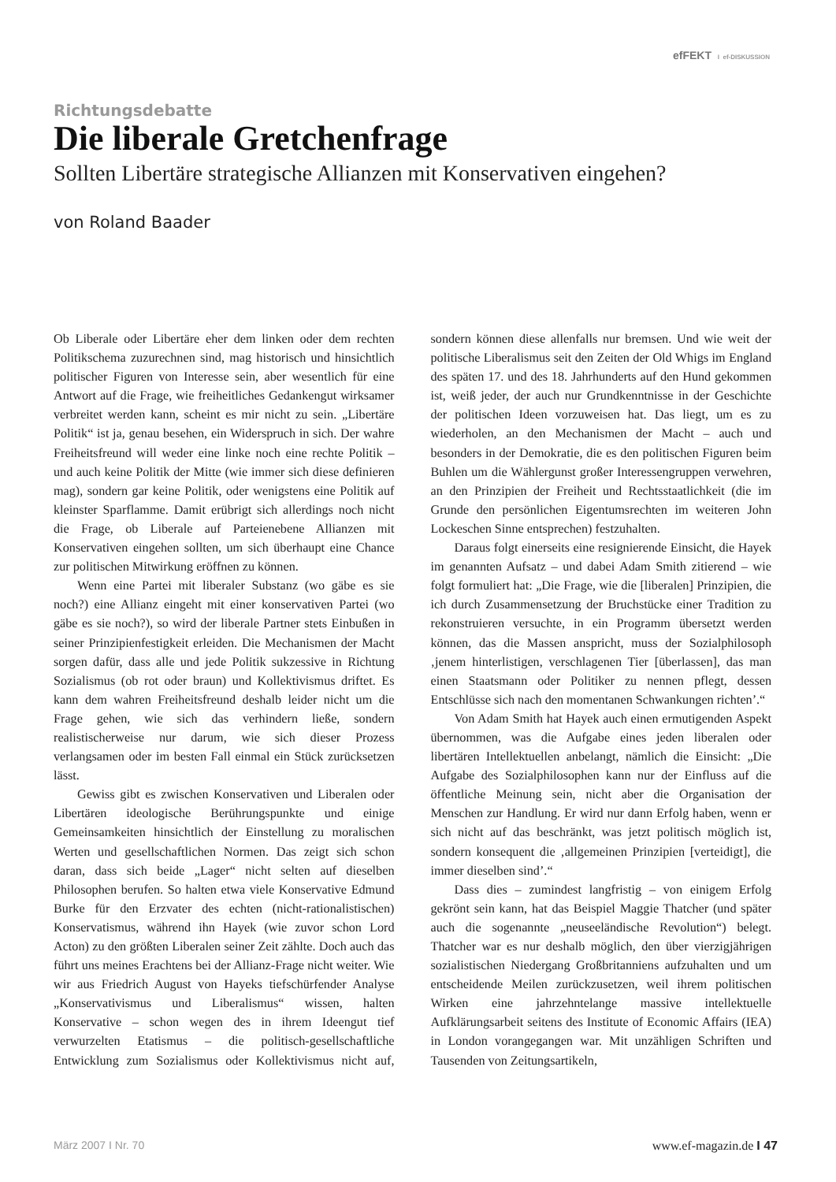efFEKT I ef-DISKUSSION
Richtungsdebatte
Die liberale Gretchenfrage
Sollten Libertäre strategische Allianzen mit Konservativen eingehen?
von Roland Baader
Ob Liberale oder Libertäre eher dem linken oder dem rechten Politikschema zuzurechnen sind, mag historisch und hinsichtlich politischer Figuren von Interesse sein, aber wesentlich für eine Antwort auf die Frage, wie freiheitliches Gedankengut wirksamer verbreitet werden kann, scheint es mir nicht zu sein. „Libertäre Politik“ ist ja, genau besehen, ein Widerspruch in sich. Der wahre Freiheitsfreund will weder eine linke noch eine rechte Politik – und auch keine Politik der Mitte (wie immer sich diese definieren mag), sondern gar keine Politik, oder wenigstens eine Politik auf kleinster Sparflamme. Damit erübrigt sich allerdings noch nicht die Frage, ob Liberale auf Parteienebene Allianzen mit Konservativen eingehen sollten, um sich überhaupt eine Chance zur politischen Mitwirkung eröffnen zu können.
Wenn eine Partei mit liberaler Substanz (wo gäbe es sie noch?) eine Allianz eingeht mit einer konservativen Partei (wo gäbe es sie noch?), so wird der liberale Partner stets Einbußen in seiner Prinzipienfestigkeit erleiden. Die Mechanismen der Macht sorgen dafür, dass alle und jede Politik sukzessive in Richtung Sozialismus (ob rot oder braun) und Kollektivismus driftet. Es kann dem wahren Freiheitsfreund deshalb leider nicht um die Frage gehen, wie sich das verhindern ließe, sondern realistischerweise nur darum, wie sich dieser Prozess verlangsamen oder im besten Fall einmal ein Stück zurücksetzen lässt.
Gewiss gibt es zwischen Konservativen und Liberalen oder Libertären ideologische Berührungspunkte und einige Gemeinsamkeiten hinsichtlich der Einstellung zu moralischen Werten und gesellschaftlichen Normen. Das zeigt sich schon daran, dass sich beide „Lager“ nicht selten auf dieselben Philosophen berufen. So halten etwa viele Konservative Edmund Burke für den Erzvater des echten (nicht-rationalistischen) Konservatismus, während ihn Hayek (wie zuvor schon Lord Acton) zu den größten Liberalen seiner Zeit zählte. Doch auch das führt uns meines Erachtens bei der Allianz-Frage nicht weiter. Wie wir aus Friedrich August von Hayeks tiefschürfender Analyse „Konservativismus und Liberalismus“ wissen, halten Konservative – schon wegen des in ihrem Ideengut tief verwurzelten Etatismus – die politisch-gesellschaftliche Entwicklung zum Sozialismus oder Kollektivismus nicht auf, sondern können diese allenfalls nur bremsen. Und wie weit der politische Liberalismus seit den Zeiten der Old Whigs im England des späten 17. und des 18. Jahrhunderts auf den Hund gekommen ist, weiß jeder, der auch nur Grundkenntnisse in der Geschichte der politischen Ideen vorzuweisen hat. Das liegt, um es zu wiederholen, an den Mechanismen der Macht – auch und besonders in der Demokratie, die es den politischen Figuren beim Buhlen um die Wählergunst großer Interessengruppen verwehren, an den Prinzipien der Freiheit und Rechtsstaatlichkeit (die im Grunde den persönlichen Eigentumsrechten im weiteren John Lockeschen Sinne entsprechen) festzuhalten.
Daraus folgt einerseits eine resignierende Einsicht, die Hayek im genannten Aufsatz – und dabei Adam Smith zitierend – wie folgt formuliert hat: „Die Frage, wie die [liberalen] Prinzipien, die ich durch Zusammensetzung der Bruchstücke einer Tradition zu rekonstruieren versuchte, in ein Programm übersetzt werden können, das die Massen anspricht, muss der Sozialphilosoph ‚jenem hinterlistigen, verschlagenen Tier [überlassen], das man einen Staatsmann oder Politiker zu nennen pflegt, dessen Entschlüsse sich nach den momentanen Schwankungen richten’.“
Von Adam Smith hat Hayek auch einen ermutigenden Aspekt übernommen, was die Aufgabe eines jeden liberalen oder libertären Intellektuellen anbelangt, nämlich die Einsicht: „Die Aufgabe des Sozialphilosophen kann nur der Einfluss auf die öffentliche Meinung sein, nicht aber die Organisation der Menschen zur Handlung. Er wird nur dann Erfolg haben, wenn er sich nicht auf das beschränkt, was jetzt politisch möglich ist, sondern konsequent die ‚allgemeinen Prinzipien [verteidigt], die immer dieselben sind’.“
Dass dies – zumindest langfristig – von einigem Erfolg gekrönt sein kann, hat das Beispiel Maggie Thatcher (und später auch die sogenannte „neuseeländische Revolution“) belegt. Thatcher war es nur deshalb möglich, den über vierzigjährigen sozialistischen Niedergang Großbritanniens aufzuhalten und um entscheidende Meilen zurückzusetzen, weil ihrem politischen Wirken eine jahrzehntelange massive intellektuelle Aufklärungsarbeit seitens des Institute of Economic Affairs (IEA) in London vorangegangen war. Mit unzähligen Schriften und Tausenden von Zeitungsartikeln,
März 2007 I Nr. 70 www.ef-magazin.de I 47